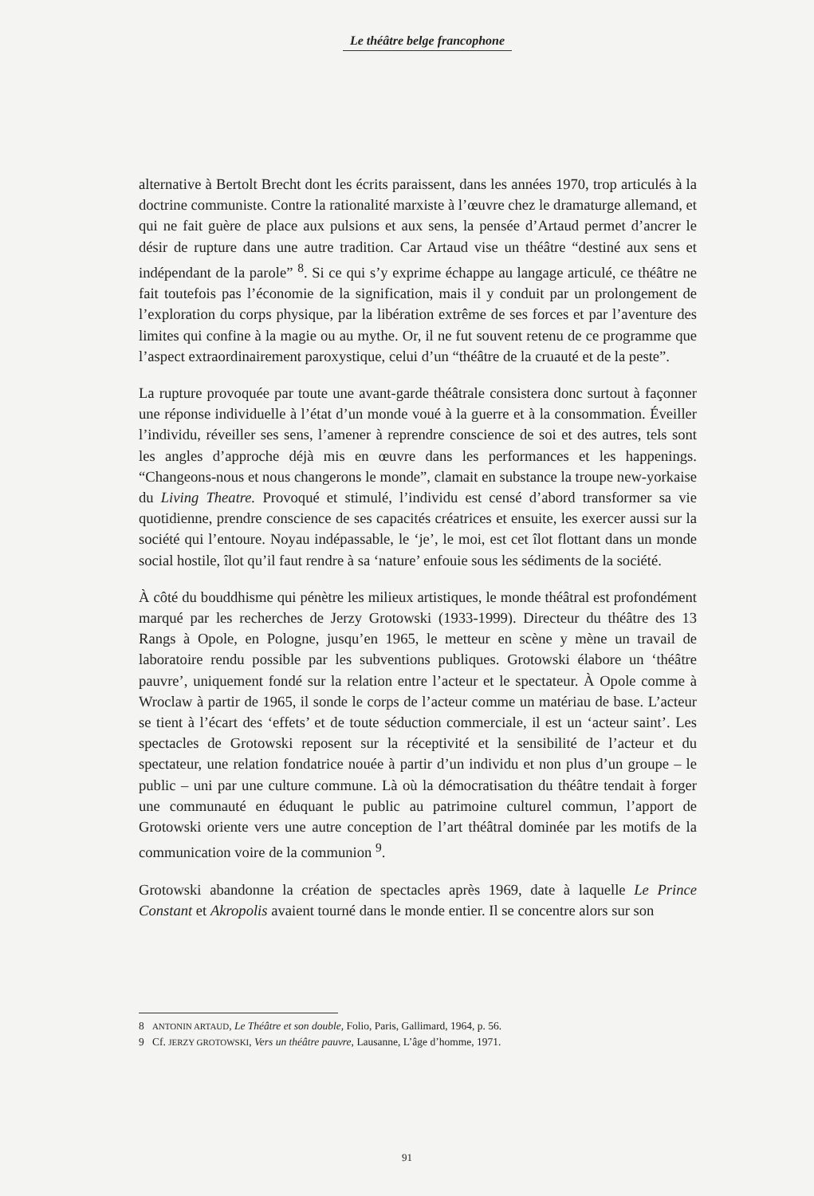Le théâtre belge francophone
alternative à Bertolt Brecht dont les écrits paraissent, dans les années 1970, trop articulés à la doctrine communiste. Contre la rationalité marxiste à l’œuvre chez le dramaturge allemand, et qui ne fait guère de place aux pulsions et aux sens, la pensée d’Artaud permet d’ancrer le désir de rupture dans une autre tradition. Car Artaud vise un théâtre “destiné aux sens et indépendant de la parole” <sup>8</sup>. Si ce qui s’y exprime échappe au langage articulé, ce théâtre ne fait toutefois pas l’économie de la signification, mais il y conduit par un prolongement de l’exploration du corps physique, par la libération extrême de ses forces et par l’aventure des limites qui confine à la magie ou au mythe. Or, il ne fut souvent retenu de ce programme que l’aspect extraordinairement paroxystique, celui d’un “théâtre de la cruauté et de la peste”.
La rupture provoquée par toute une avant-garde théâtrale consistera donc surtout à façonner une réponse individuelle à l’état d’un monde voué à la guerre et à la consommation. Éveiller l’individu, réveiller ses sens, l’amener à reprendre conscience de soi et des autres, tels sont les angles d’approche déjà mis en œuvre dans les performances et les happenings. “Changeons-nous et nous changerons le monde”, clamait en substance la troupe new-yorkaise du Living Theatre. Provoqué et stimulé, l’individu est censé d’abord transformer sa vie quotidienne, prendre conscience de ses capacités créatrices et ensuite, les exercer aussi sur la société qui l’entoure. Noyau indépassable, le ‘je’, le moi, est cet îlot flottant dans un monde social hostile, îlot qu’il faut rendre à sa ‘nature’ enfouie sous les sédiments de la société.
À côté du bouddhisme qui pénètre les milieux artistiques, le monde théâtral est profondément marqué par les recherches de Jerzy Grotowski (1933-1999). Directeur du théâtre des 13 Rangs à Opole, en Pologne, jusqu’en 1965, le metteur en scène y mène un travail de laboratoire rendu possible par les subventions publiques. Grotowski élabore un ‘théâtre pauvre’, uniquement fondé sur la relation entre l’acteur et le spectateur. À Opole comme à Wroclaw à partir de 1965, il sonde le corps de l’acteur comme un matériau de base. L’acteur se tient à l’écart des ‘effets’ et de toute séduction commerciale, il est un ‘acteur saint’. Les spectacles de Grotowski reposent sur la réceptivité et la sensibilité de l’acteur et du spectateur, une relation fondatrice nouée à partir d’un individu et non plus d’un groupe – le public – uni par une culture commune. Là où la démocratisation du théâtre tendait à forger une communauté en éduquant le public au patrimoine culturel commun, l’apport de Grotowski oriente vers une autre conception de l’art théâtral dominée par les motifs de la communication voire de la communion <sup>9</sup>.
Grotowski abandonne la création de spectacles après 1969, date à laquelle Le Prince Constant et Akropolis avaient tourné dans le monde entier. Il se concentre alors sur son
8 ANTONIN ARTAUD, Le Théâtre et son double, Folio, Paris, Gallimard, 1964, p. 56.
9 Cf. JERZY GROTOWSKI, Vers un théâtre pauvre, Lausanne, L’âge d’homme, 1971.
91